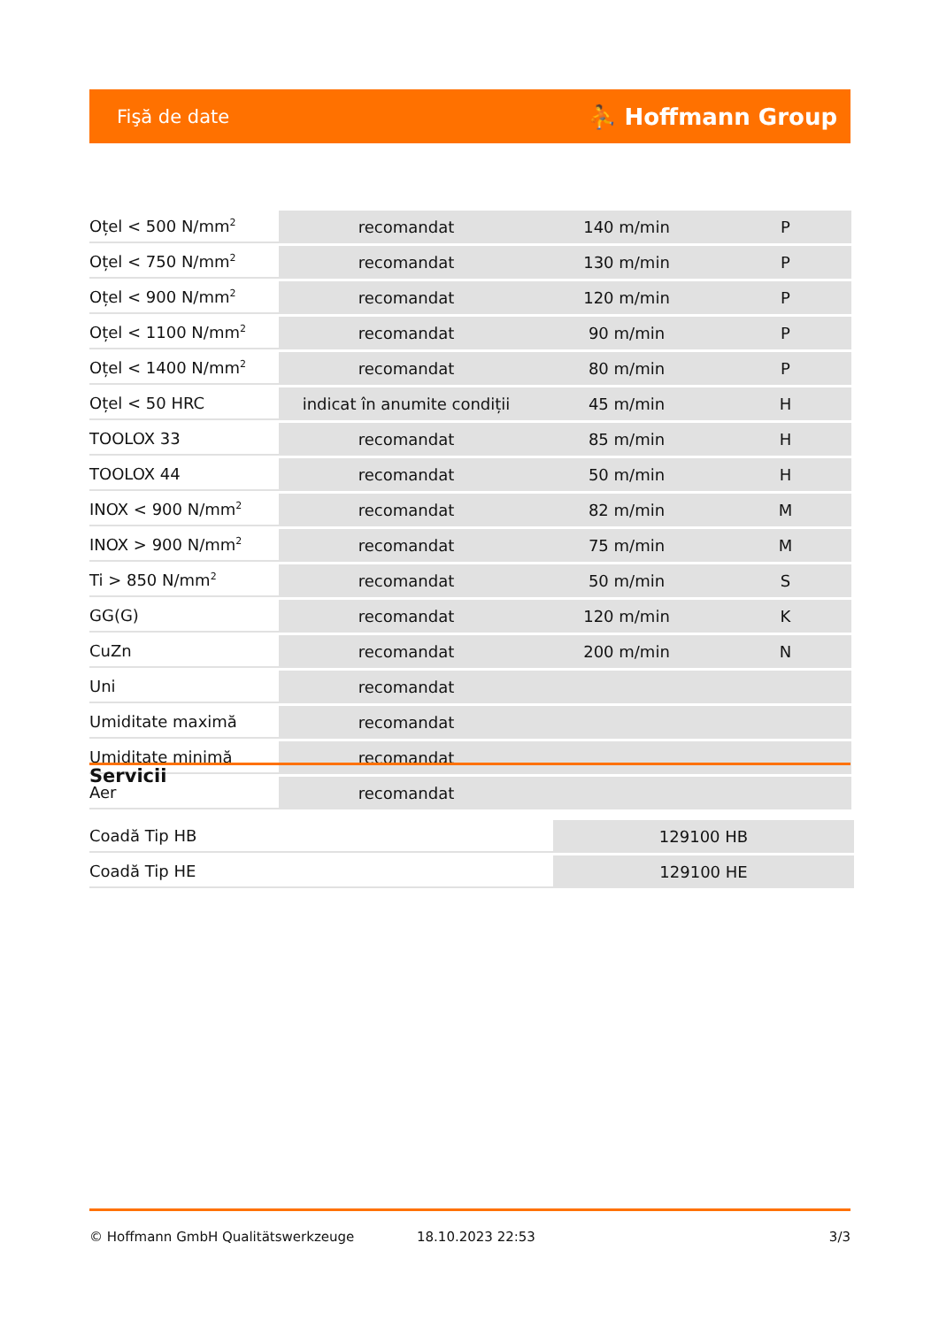Fişă de date ⛹ Hoffmann Group
| Oțel < 500 N/mm<sup>2</sup> | recomandat | 140 m/min | P |
| Oțel < 750 N/mm<sup>2</sup> | recomandat | 130 m/min | P |
| Oțel < 900 N/mm<sup>2</sup> | recomandat | 120 m/min | P |
| Oțel < 1100 N/mm<sup>2</sup> | recomandat | 90 m/min | P |
| Oțel < 1400 N/mm<sup>2</sup> | recomandat | 80 m/min | P |
| Oțel < 50 HRC | indicat în anumite condiții | 45 m/min | H |
| TOOLOX 33 | recomandat | 85 m/min | H |
| TOOLOX 44 | recomandat | 50 m/min | H |
| INOX < 900 N/mm<sup>2</sup> | recomandat | 82 m/min | M |
| INOX > 900 N/mm<sup>2</sup> | recomandat | 75 m/min | M |
| Ti > 850 N/mm<sup>2</sup> | recomandat | 50 m/min | S |
| GG(G) | recomandat | 120 m/min | K |
| CuZn | recomandat | 200 m/min | N |
| Uni | recomandat | | |
| Umiditate maximă | recomandat | | |
| Umiditate minimă | recomandat | | |
| Aer | recomandat | | |
Servicii
| Coadă Tip HB | 129100 HB |
| Coadă Tip HE | 129100 HE |
© Hoffmann GmbH Qualitätswerkzeuge 18.10.2023 22:53 3/3